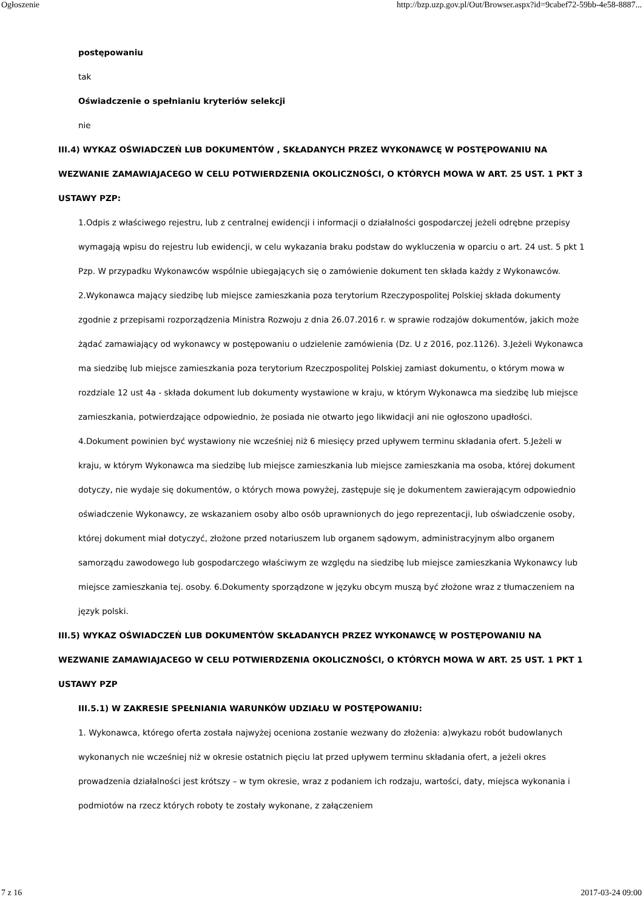Ogłoszenie http://bzp.uzp.gov.pl/Out/Browser.aspx?id=9cabef72-59bb-4e58-8887...
postępowaniu
tak
Oświadczenie o spełnianiu kryteriów selekcji
nie
III.4) WYKAZ OŚWIADCZEŃ LUB DOKUMENTÓW , SKŁADANYCH PRZEZ WYKONAWCĘ W POSTĘPOWANIU NA WEZWANIE ZAMAWIAJACEGO W CELU POTWIERDZENIA OKOLICZNOŚCI, O KTÓRYCH MOWA W ART. 25 UST. 1 PKT 3 USTAWY PZP:
1.Odpis z właściwego rejestru, lub z centralnej ewidencji i informacji o działalności gospodarczej jeżeli odrębne przepisy wymagają wpisu do rejestru lub ewidencji, w celu wykazania braku podstaw do wykluczenia w oparciu o art. 24 ust. 5 pkt 1 Pzp. W przypadku Wykonawców wspólnie ubiegających się o zamówienie dokument ten składa każdy z Wykonawców. 2.Wykonawca mający siedzibę lub miejsce zamieszkania poza terytorium Rzeczypospolitej Polskiej składa dokumenty zgodnie z przepisami rozporządzenia Ministra Rozwoju z dnia 26.07.2016 r. w sprawie rodzajów dokumentów, jakich może żądać zamawiający od wykonawcy w postępowaniu o udzielenie zamówienia (Dz. U z 2016, poz.1126). 3.Jeżeli Wykonawca ma siedzibę lub miejsce zamieszkania poza terytorium Rzeczpospolitej Polskiej zamiast dokumentu, o którym mowa w rozdziale 12 ust 4a - składa dokument lub dokumenty wystawione w kraju, w którym Wykonawca ma siedzibę lub miejsce zamieszkania, potwierdzające odpowiednio, że posiada nie otwarto jego likwidacji ani nie ogłoszono upadłości. 4.Dokument powinien być wystawiony nie wcześniej niż 6 miesięcy przed upływem terminu składania ofert. 5.Jeżeli w kraju, w którym Wykonawca ma siedzibę lub miejsce zamieszkania lub miejsce zamieszkania ma osoba, której dokument dotyczy, nie wydaje się dokumentów, o których mowa powyżej, zastępuje się je dokumentem zawierającym odpowiednio oświadczenie Wykonawcy, ze wskazaniem osoby albo osób uprawnionych do jego reprezentacji, lub oświadczenie osoby, której dokument miał dotyczyć, złożone przed notariuszem lub organem sądowym, administracyjnym albo organem samorządu zawodowego lub gospodarczego właściwym ze względu na siedzibę lub miejsce zamieszkania Wykonawcy lub miejsce zamieszkania tej. osoby. 6.Dokumenty sporządzone w języku obcym muszą być złożone wraz z tłumaczeniem na język polski.
III.5) WYKAZ OŚWIADCZEŃ LUB DOKUMENTÓW SKŁADANYCH PRZEZ WYKONAWCĘ W POSTĘPOWANIU NA WEZWANIE ZAMAWIAJACEGO W CELU POTWIERDZENIA OKOLICZNOŚCI, O KTÓRYCH MOWA W ART. 25 UST. 1 PKT 1 USTAWY PZP
III.5.1) W ZAKRESIE SPEŁNIANIA WARUNKÓW UDZIAŁU W POSTĘPOWANIU:
1. Wykonawca, którego oferta została najwyżej oceniona zostanie wezwany do złożenia: a)wykazu robót budowlanych wykonanych nie wcześniej niż w okresie ostatnich pięciu lat przed upływem terminu składania ofert, a jeżeli okres prowadzenia działalności jest krótszy – w tym okresie, wraz z podaniem ich rodzaju, wartości, daty, miejsca wykonania i podmiotów na rzecz których roboty te zostały wykonane, z załączeniem
7 z 16 2017-03-24 09:00